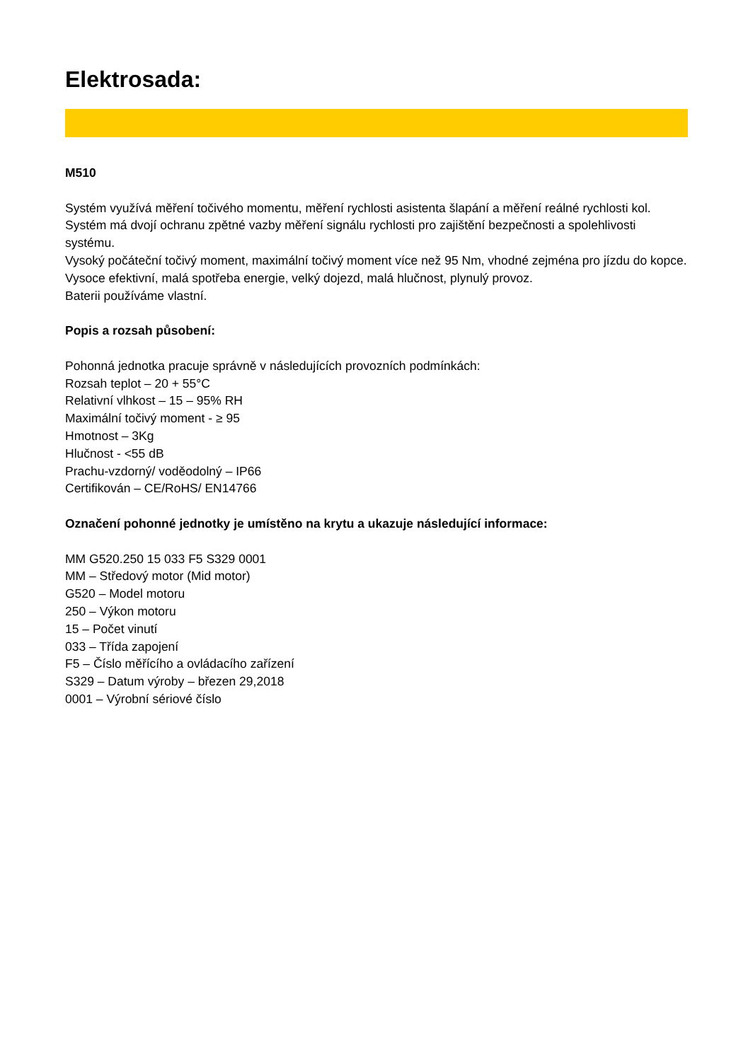Elektrosada:
M510
Systém využívá měření točivého momentu, měření rychlosti asistenta šlapání a měření reálné rychlosti kol.
Systém má dvojí ochranu zpětné vazby měření signálu rychlosti pro zajištění bezpečnosti a spolehlivosti systému.
Vysoký počáteční točivý moment, maximální točivý moment více než 95 Nm, vhodné zejména pro jízdu do kopce.
Vysoce efektivní, malá spotřeba energie, velký dojezd, malá hlučnost, plynulý provoz.
Baterii používáme vlastní.
Popis a rozsah působení:
Pohonná jednotka pracuje správně v následujících provozních podmínkách:
Rozsah teplot – 20 + 55°C
Relativní vlhkost – 15 – 95% RH
Maximální točivý moment - ≥ 95
Hmotnost – 3Kg
Hlučnost - <55 dB
Prachu-vzdorný/ voděodolný – IP66
Certifikován – CE/RoHS/ EN14766
Označení pohonné jednotky je umístěno na krytu a ukazuje následující informace:
MM G520.250 15 033 F5 S329 0001
MM – Středový motor (Mid motor)
G520 – Model motoru
250 – Výkon motoru
15 – Počet vinutí
033 – Třída zapojení
F5 – Číslo měřícího a ovládacího zařízení
S329 – Datum výroby – březen 29,2018
0001 – Výrobní sériové číslo